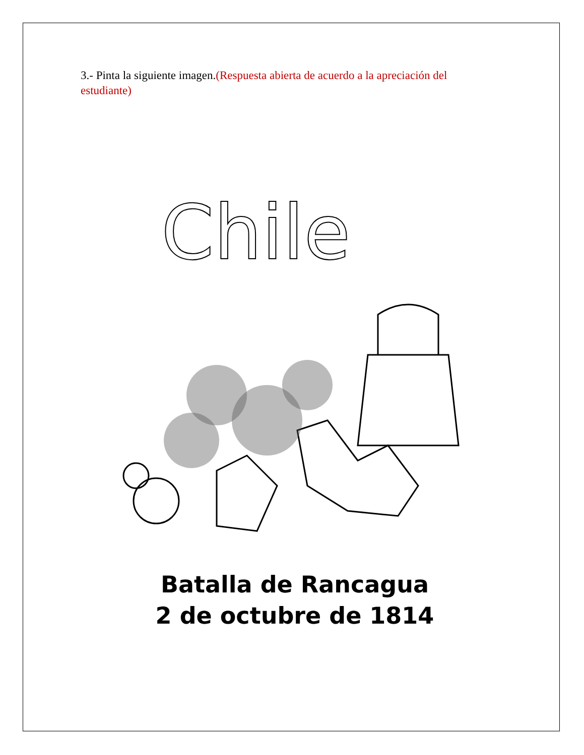3.- Pinta la siguiente imagen.(Respuesta abierta de acuerdo a la apreciación del estudiante)
Chile
Batalla de Rancagua
2 de octubre de 1814